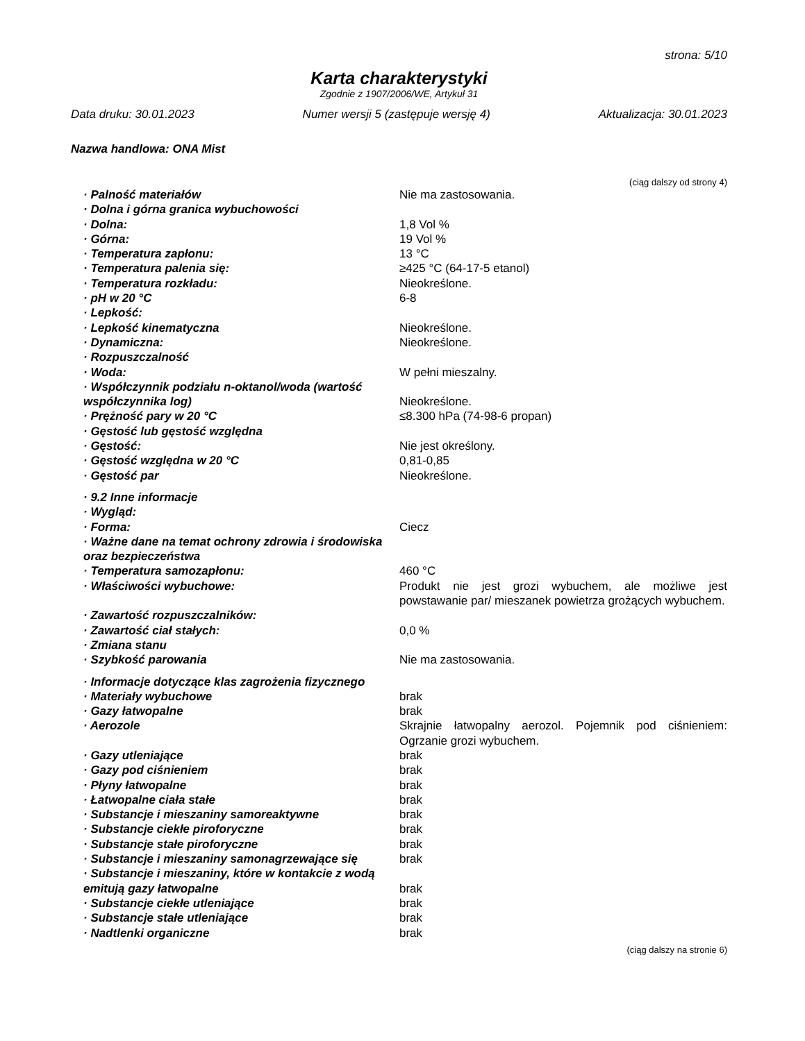strona: 5/10
Karta charakterystyki
Zgodnie z 1907/2006/WE, Artykuł 31
Data druku: 30.01.2023 Numer wersji 5 (zastępuje wersję 4) Aktualizacja: 30.01.2023
Nazwa handlowa: ONA Mist
(ciąg dalszy od strony 4)
| · Palność materiałów | Nie ma zastosowania. |
| · Dolna i górna granica wybuchowości | |
| · Dolna: | 1,8 Vol % |
| · Górna: | 19 Vol % |
| · Temperatura zapłonu: | 13 °C |
| · Temperatura palenia się: | ≥425 °C (64-17-5 etanol) |
| · Temperatura rozkładu: | Nieokreślone. |
| · pH w 20 °C | 6-8 |
| · Lepkość: | |
| · Lepkość kinematyczna | Nieokreślone. |
| · Dynamiczna: | Nieokreślone. |
| · Rozpuszczalność | |
| · Woda: | W pełni mieszalny. |
| · Współczynnik podziału n-oktanol/woda (wartość współczynnika log) | Nieokreślone. |
| · Prężność pary w 20 °C | ≤8.300 hPa (74-98-6 propan) |
| · Gęstość lub gęstość względna | |
| · Gęstość: | Nie jest określony. |
| · Gęstość względna w 20 °C | 0,81-0,85 |
| · Gęstość par | Nieokreślone. |
| · 9.2 Inne informacje | |
| · Wygląd: | |
| · Forma: | Ciecz |
| · Ważne dane na temat ochrony zdrowia i środowiska oraz bezpieczeństwa | |
| · Temperatura samozapłonu: | 460 °C |
| · Właściwości wybuchowe: | Produkt nie jest grozi wybuchem, ale możliwe jest powstawanie par/ mieszanek powietrza grożących wybuchem. |
| · Zawartość rozpuszczalników: | |
| · Zawartość ciał stałych: | 0,0 % |
| · Zmiana stanu | |
| · Szybkość parowania | Nie ma zastosowania. |
| · Informacje dotyczące klas zagrożenia fizycznego | |
| · Materiały wybuchowe | brak |
| · Gazy łatwopalne | brak |
| · Aerozole | Skrajnie łatwopalny aerozol. Pojemnik pod ciśnieniem: Ogrzanie grozi wybuchem. |
| · Gazy utleniające | brak |
| · Gazy pod ciśnieniem | brak |
| · Płyny łatwopalne | brak |
| · Łatwopalne ciała stałe | brak |
| · Substancje i mieszaniny samoreaktywne | brak |
| · Substancje ciekłe piroforyczne | brak |
| · Substancje stałe piroforyczne | brak |
| · Substancje i mieszaniny samonagrzewające się | brak |
| · Substancje i mieszaniny, które w kontakcie z wodą emitują gazy łatwopalne | brak |
| · Substancje ciekłe utleniające | brak |
| · Substancje stałe utleniające | brak |
| · Nadtlenki organiczne | brak |
(ciąg dalszy na stronie 6)